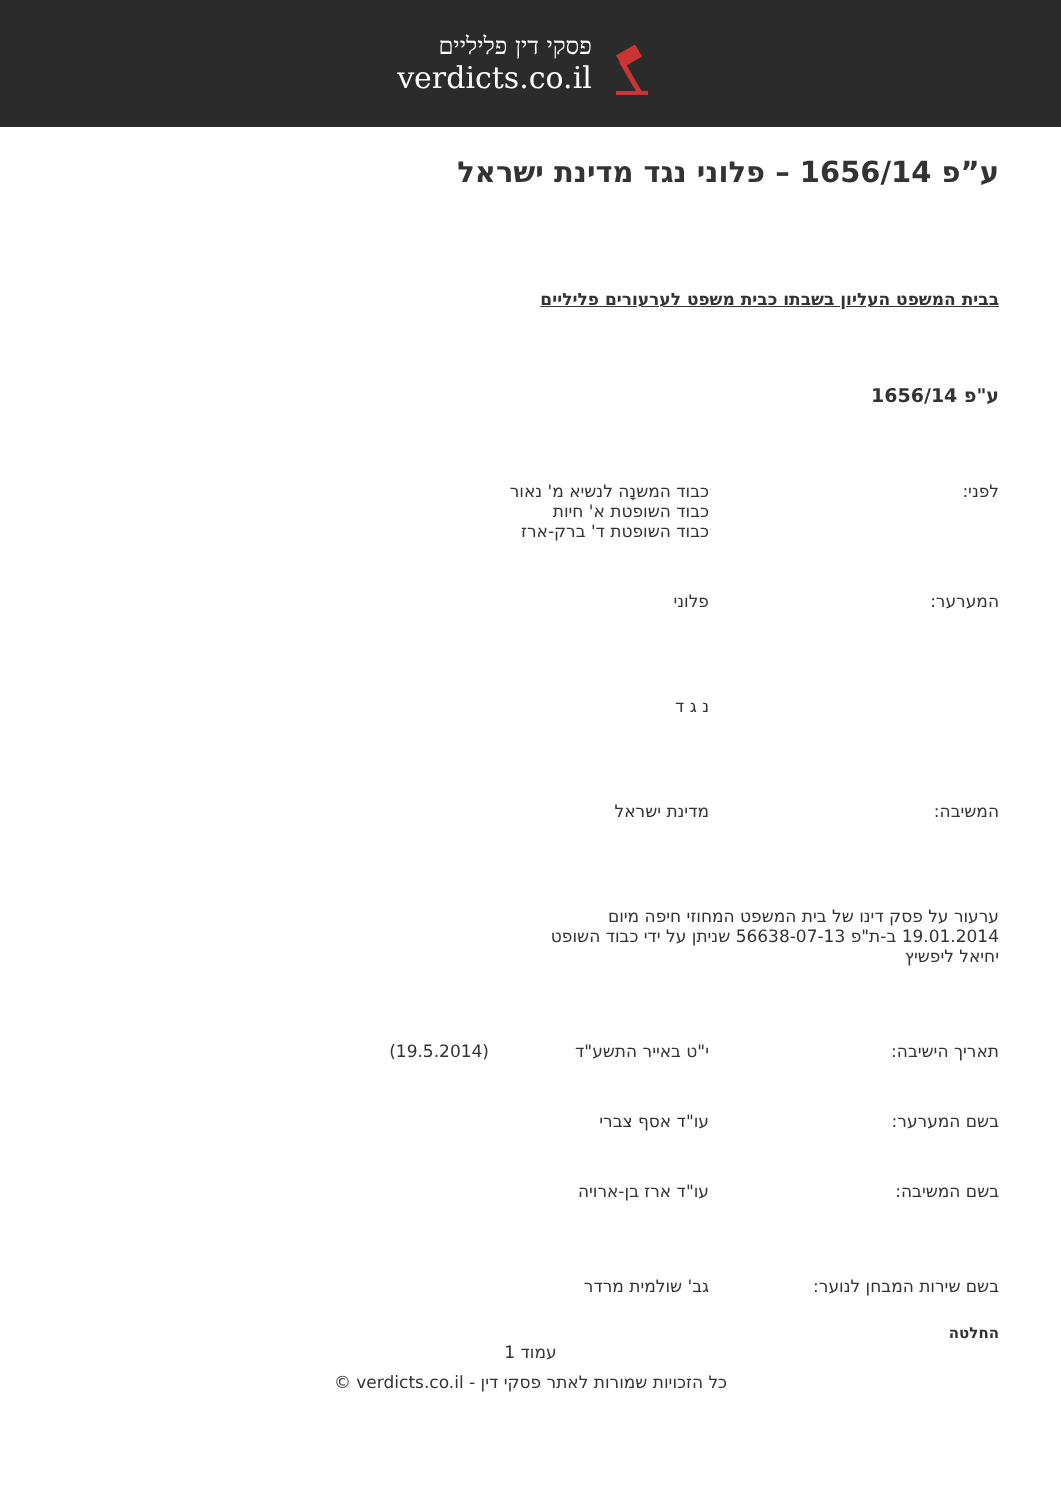פסקי דין פליליים
verdicts.co.il
ע”פ 1656/14 – פלוני נגד מדינת ישראל
בבית המשפט העליון בשבתו כבית משפט לערעורים פליליים
ע"פ 1656/14
לפני: כבוד המשנָה לנשיא מ' נאור
כבוד השופטת א' חיות
כבוד השופטת ד' ברק-ארז
המערער: פלוני
נ ג ד
המשיבה: מדינת ישראל
ערעור על פסק דינו של בית המשפט המחוזי חיפה מיום 19.01.2014 ב-ת"פ 56638-07-13 שניתן על ידי כבוד השופט יחיאל ליפשיץ
תאריך הישיבה: י"ט באייר התשע"ד (19.5.2014)
בשם המערער: עו"ד אסף צברי
בשם המשיבה: עו"ד ארז בן-ארויה
בשם שירות המבחן לנוער: גב' שולמית מרדר
החלטה
עמוד 1
כל הזכויות שמורות לאתר פסקי דין - verdicts.co.il ©